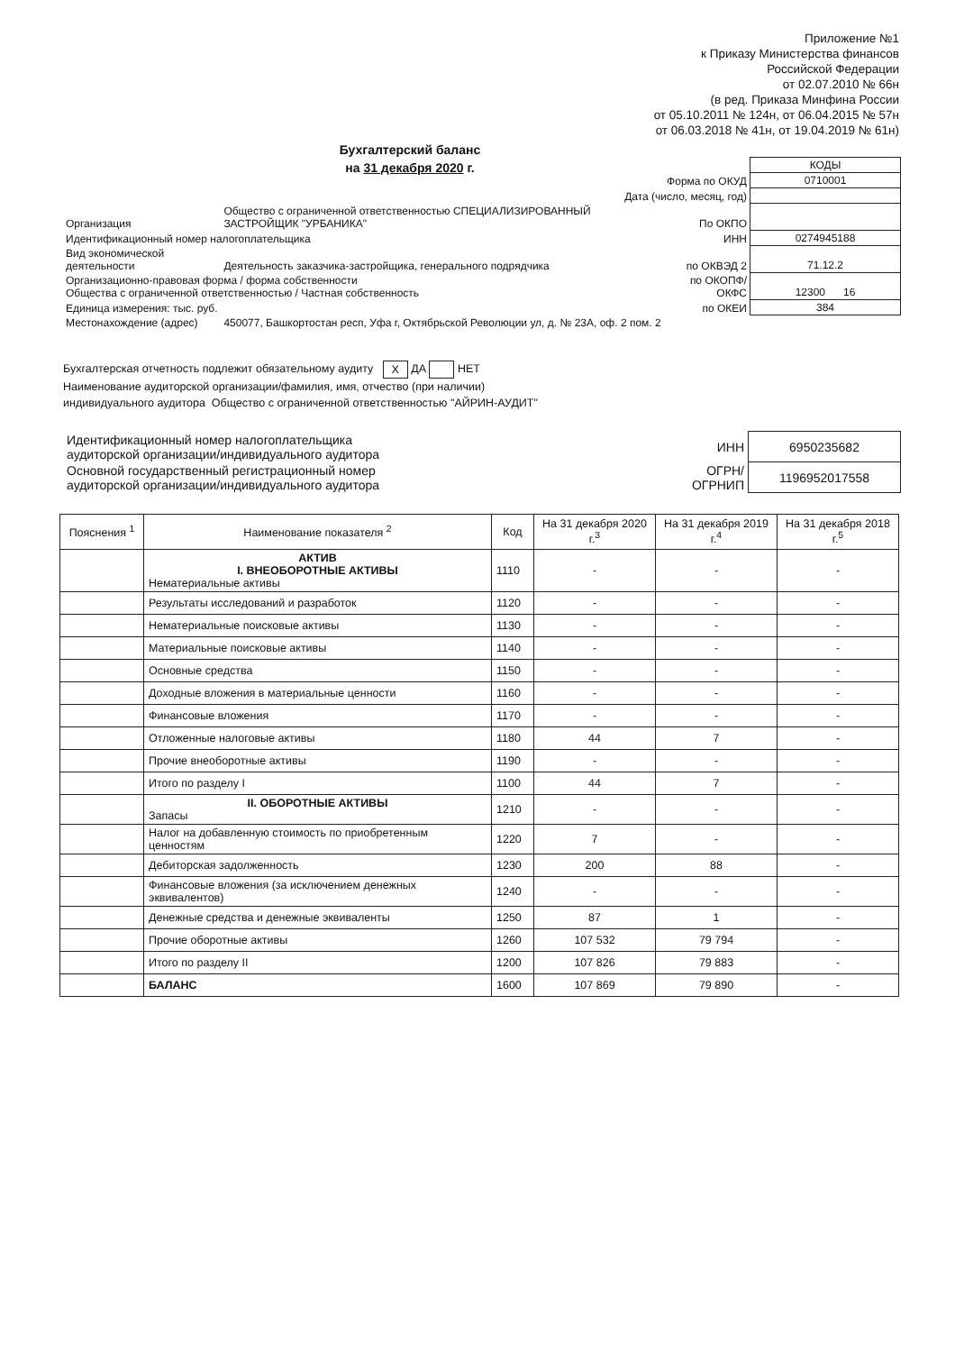Приложение №1
к Приказу Министерства финансов
Российской Федерации
от 02.07.2010 № 66н
(в ред. Приказа Минфина России
от 05.10.2011 № 124н, от 06.04.2015 № 57н
от 06.03.2018 № 41н, от 19.04.2019 № 61н)
Бухгалтерский баланс
на 31 декабря 2020 г.
| | | | КОДЫ |
| | | Форма по ОКУД | 0710001 |
| Дата (число, месяц, год) | | | |
| Организация | Общество с ограниченной ответственностью СПЕЦИАЛИЗИРОВАННЫЙ ЗАСТРОЙЩИК "УРБАНИКА" | По ОКПО | |
| Идентификационный номер налогоплательщика | | ИНН | 0274945188 |
| Вид экономической деятельности | Деятельность заказчика-застройщика, генерального подрядчика | по ОКВЭД 2 | 71.12.2 |
| Организационно-правовая форма / форма собственности Общества с ограниченной ответственностью / Частная собственность | | по ОКОПФ/ ОКФС | 12300 16 |
| Единица измерения: тыс. руб. | | по ОКЕИ | 384 |
| Местонахождение (адрес) | 450077, Башкортостан респ, Уфа г, Октябрьской Революции ул, д. № 23А, оф. 2 пом. 2 | | |
Бухгалтерская отчетность подлежит обязательному аудиту X ДА НЕТ
Наименование аудиторской организации/фамилия, имя, отчество (при наличии)
индивидуального аудитора Общество с ограниченной ответственностью "АЙРИН-АУДИТ"
| Идентификационный номер налогоплательщика аудиторской организации/индивидуального аудитора | ИНН | 6950235682 |
| Основной государственный регистрационный номер аудиторской организации/индивидуального аудитора | ОГРН/ ОГРНИП | 1196952017558 |
| Пояснения <sup>1</sup> | Наименование показателя <sup>2</sup> | Код | На 31 декабря 2020 г.<sup>3</sup> | На 31 декабря 2019 г.<sup>4</sup> | На 31 декабря 2018 г.<sup>5</sup> |
| --- | --- | --- | --- | --- | --- |
| | АКТИВ I. ВНЕОБОРОТНЫЕ АКТИВЫ Нематериальные активы | 1110 | - | - | - |
| | Результаты исследований и разработок | 1120 | - | - | - |
| | Нематериальные поисковые активы | 1130 | - | - | - |
| | Материальные поисковые активы | 1140 | - | - | - |
| | Основные средства | 1150 | - | - | - |
| | Доходные вложения в материальные ценности | 1160 | - | - | - |
| | Финансовые вложения | 1170 | - | - | - |
| | Отложенные налоговые активы | 1180 | 44 | 7 | - |
| | Прочие внеоборотные активы | 1190 | - | - | - |
| | Итого по разделу I | 1100 | 44 | 7 | - |
| | II. ОБОРОТНЫЕ АКТИВЫ Запасы | 1210 | - | - | - |
| | Налог на добавленную стоимость по приобретенным ценностям | 1220 | 7 | - | - |
| | Дебиторская задолженность | 1230 | 200 | 88 | - |
| | Финансовые вложения (за исключением денежных эквивалентов) | 1240 | - | - | - |
| | Денежные средства и денежные эквиваленты | 1250 | 87 | 1 | - |
| | Прочие оборотные активы | 1260 | 107 532 | 79 794 | - |
| | Итого по разделу II | 1200 | 107 826 | 79 883 | - |
| | БАЛАНС | 1600 | 107 869 | 79 890 | - |